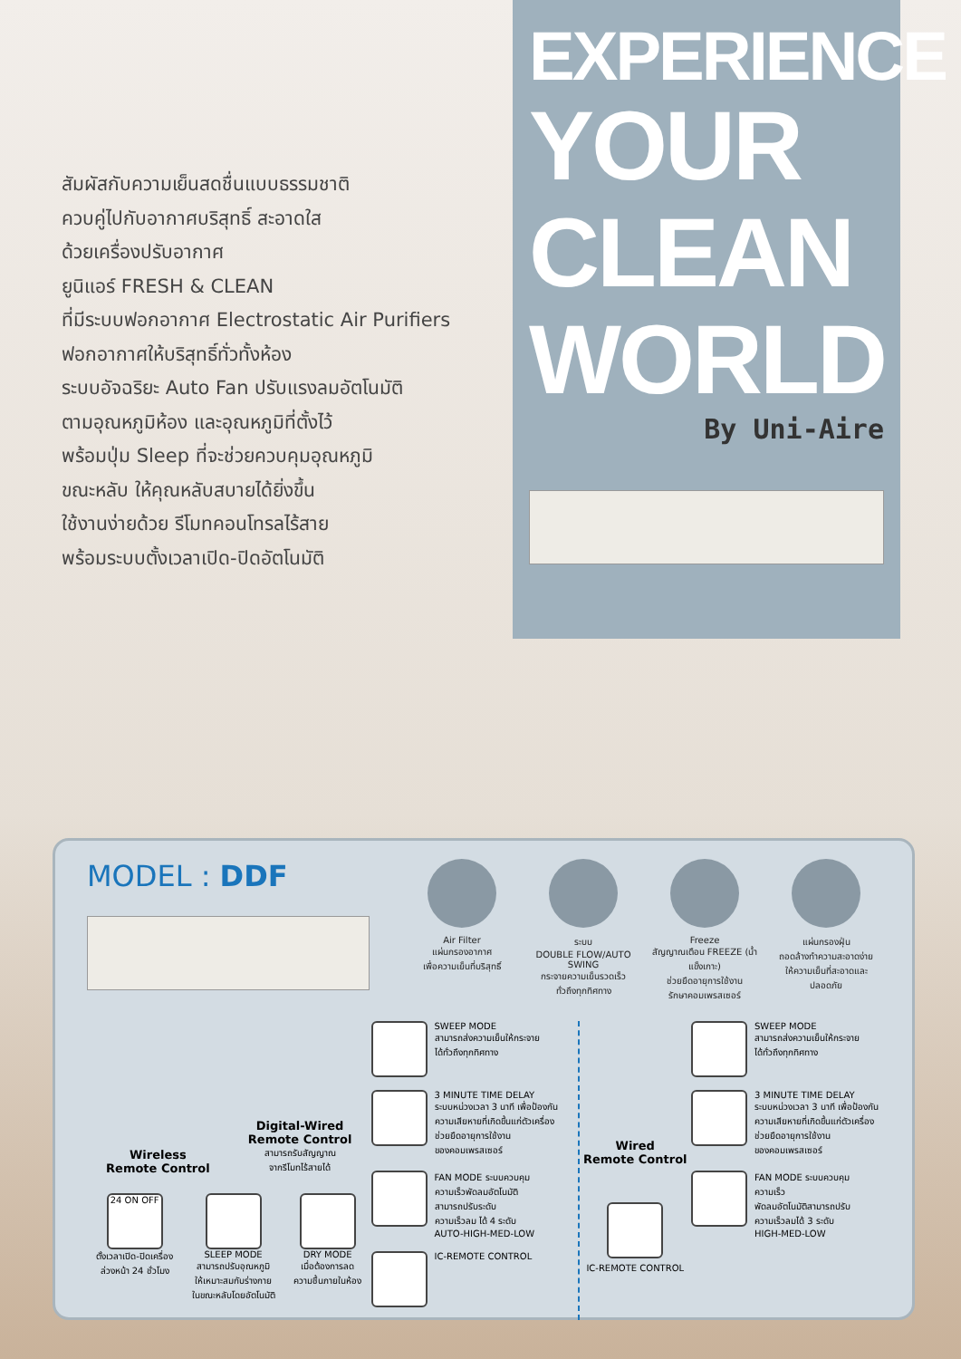สัมผัสกับความเย็นสดชื่นแบบธรรมชาติ
ควบคู่ไปกับอากาศบริสุทธิ์ สะอาดใส
ด้วยเครื่องปรับอากาศ
ยูนิแอร์ FRESH & CLEAN
ที่มีระบบฟอกอากาศ Electrostatic Air Purifiers
ฟอกอากาศให้บริสุทธิ์ทั่วทั้งห้อง
ระบบอัจฉริยะ Auto Fan ปรับแรงลมอัตโนมัติ
ตามอุณหภูมิห้อง และอุณหภูมิที่ตั้งไว้
พร้อมปุ่ม Sleep ที่จะช่วยควบคุมอุณหภูมิ
ขณะหลับ ให้คุณหลับสบายได้ยิ่งขึ้น
ใช้งานง่ายด้วย รีโมทคอนโทรลไร้สาย
พร้อมระบบตั้งเวลาเปิด-ปิดอัตโนมัติ
EXPERIENCE
YOUR
CLEAN
WORLD
By Uni-Aire
MODEL : DDF
Air Filter
แผ่นกรองอากาศ
เพื่อความเย็นที่บริสุทธิ์
ระบบ
DOUBLE FLOW/AUTO SWING
กระจายความเย็นรวดเร็ว
ทั่วถึงทุกทิศทาง
Freeze
สัญญาณเตือน FREEZE (น้ำแข็งเกาะ)
ช่วยยืดอายุการใช้งาน
รักษาคอมเพรสเซอร์
แผ่นกรองฝุ่น
ถอดล้างทำความสะอาดง่าย
ให้ความเย็นที่สะอาดและปลอดภัย
Wireless
Remote Control
Digital-Wired
Remote Control
สามารถรับสัญญาณ
จากรีโมทไร้สายได้
24 ON OFF
ตั้งเวลาเปิด-ปิดเครื่อง
ล่วงหน้า 24 ชั่วโมง
SLEEP MODE
สามารถปรับอุณหภูมิ
ให้เหมาะสมกับร่างกาย
ในขณะหลับโดยอัตโนมัติ
DRY MODE
เมื่อต้องการลด
ความชื้นภายในห้อง
SWEEP MODE
สามารถส่งความเย็นให้กระจาย
ได้ทั่วถึงทุกทิศทาง
3 MINUTE TIME DELAY
ระบบหน่วงเวลา 3 นาที เพื่อป้องกัน
ความเสียหายที่เกิดขึ้นแก่ตัวเครื่อง
ช่วยยืดอายุการใช้งาน
ของคอมเพรสเซอร์
FAN MODE ระบบควบคุม
ความเร็วพัดลมอัตโนมัติ
สามารถปรับระดับ
ความเร็วลม ได้ 4 ระดับ
AUTO-HIGH-MED-LOW
IC-REMOTE CONTROL
Wired
Remote Control
IC-REMOTE CONTROL
SWEEP MODE
สามารถส่งความเย็นให้กระจาย
ได้ทั่วถึงทุกทิศทาง
3 MINUTE TIME DELAY
ระบบหน่วงเวลา 3 นาที เพื่อป้องกัน
ความเสียหายที่เกิดขึ้นแก่ตัวเครื่อง
ช่วยยืดอายุการใช้งาน
ของคอมเพรสเซอร์
FAN MODE ระบบควบคุมความเร็ว
พัดลมอัตโนมัติสามารถปรับ
ความเร็วลมได้ 3 ระดับ
HIGH-MED-LOW